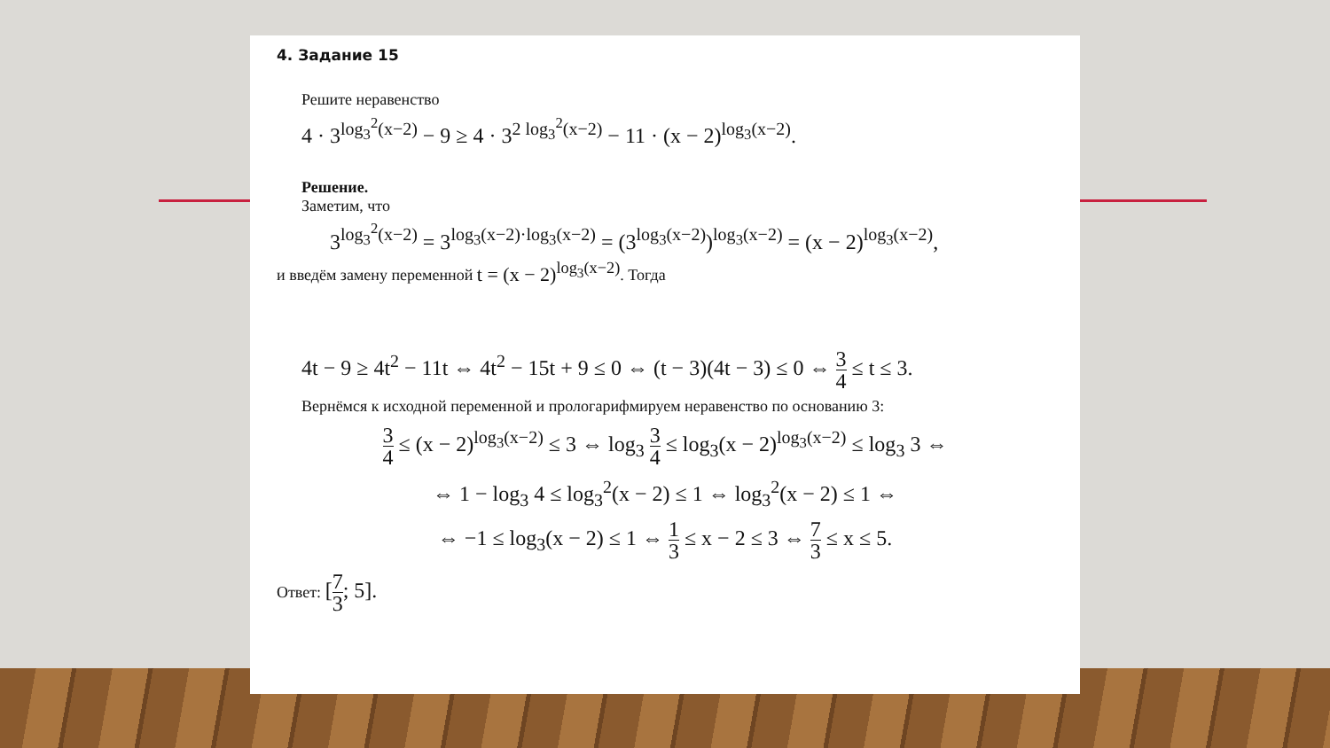4. Задание 15
Решите неравенство
4 · 3<sup>log<sub>3</sub><sup>2</sup>(x−2)</sup> − 9 ≥ 4 · 3<sup>2 log<sub>3</sub><sup>2</sup>(x−2)</sup> − 11 · (x − 2)<sup>log<sub>3</sub>(x−2)</sup>.
Решение.
Заметим, что
3<sup>log<sub>3</sub><sup>2</sup>(x−2)</sup> = 3<sup>log<sub>3</sub>(x−2)·log<sub>3</sub>(x−2)</sup> = (3<sup>log<sub>3</sub>(x−2)</sup>)<sup>log<sub>3</sub>(x−2)</sup> = (x − 2)<sup>log<sub>3</sub>(x−2)</sup>,
и введём замену переменной t = (x − 2)<sup>log<sub>3</sub>(x−2)</sup>. Тогда
4t − 9 ≥ 4t<sup>2</sup> − 11t ⇔ 4t<sup>2</sup> − 15t + 9 ≤ 0 ⇔ (t − 3)(4t − 3) ≤ 0 ⇔ 3 4 ≤ t ≤ 3.
Вернёмся к исходной переменной и прологарифмируем неравенство по основанию 3:
3 4 ≤ (x − 2)<sup>log<sub>3</sub>(x−2)</sup> ≤ 3 ⇔ log<sub>3</sub> 3 4 ≤ log<sub>3</sub>(x − 2)<sup>log<sub>3</sub>(x−2)</sup> ≤ log<sub>3</sub> 3 ⇔
⇔ 1 − log<sub>3</sub> 4 ≤ log<sub>3</sub><sup>2</sup>(x − 2) ≤ 1 ⇔ log<sub>3</sub><sup>2</sup>(x − 2) ≤ 1 ⇔
⇔ −1 ≤ log<sub>3</sub>(x − 2) ≤ 1 ⇔ 1 3 ≤ x − 2 ≤ 3 ⇔ 7 3 ≤ x ≤ 5.
Ответ: [7 3; 5].